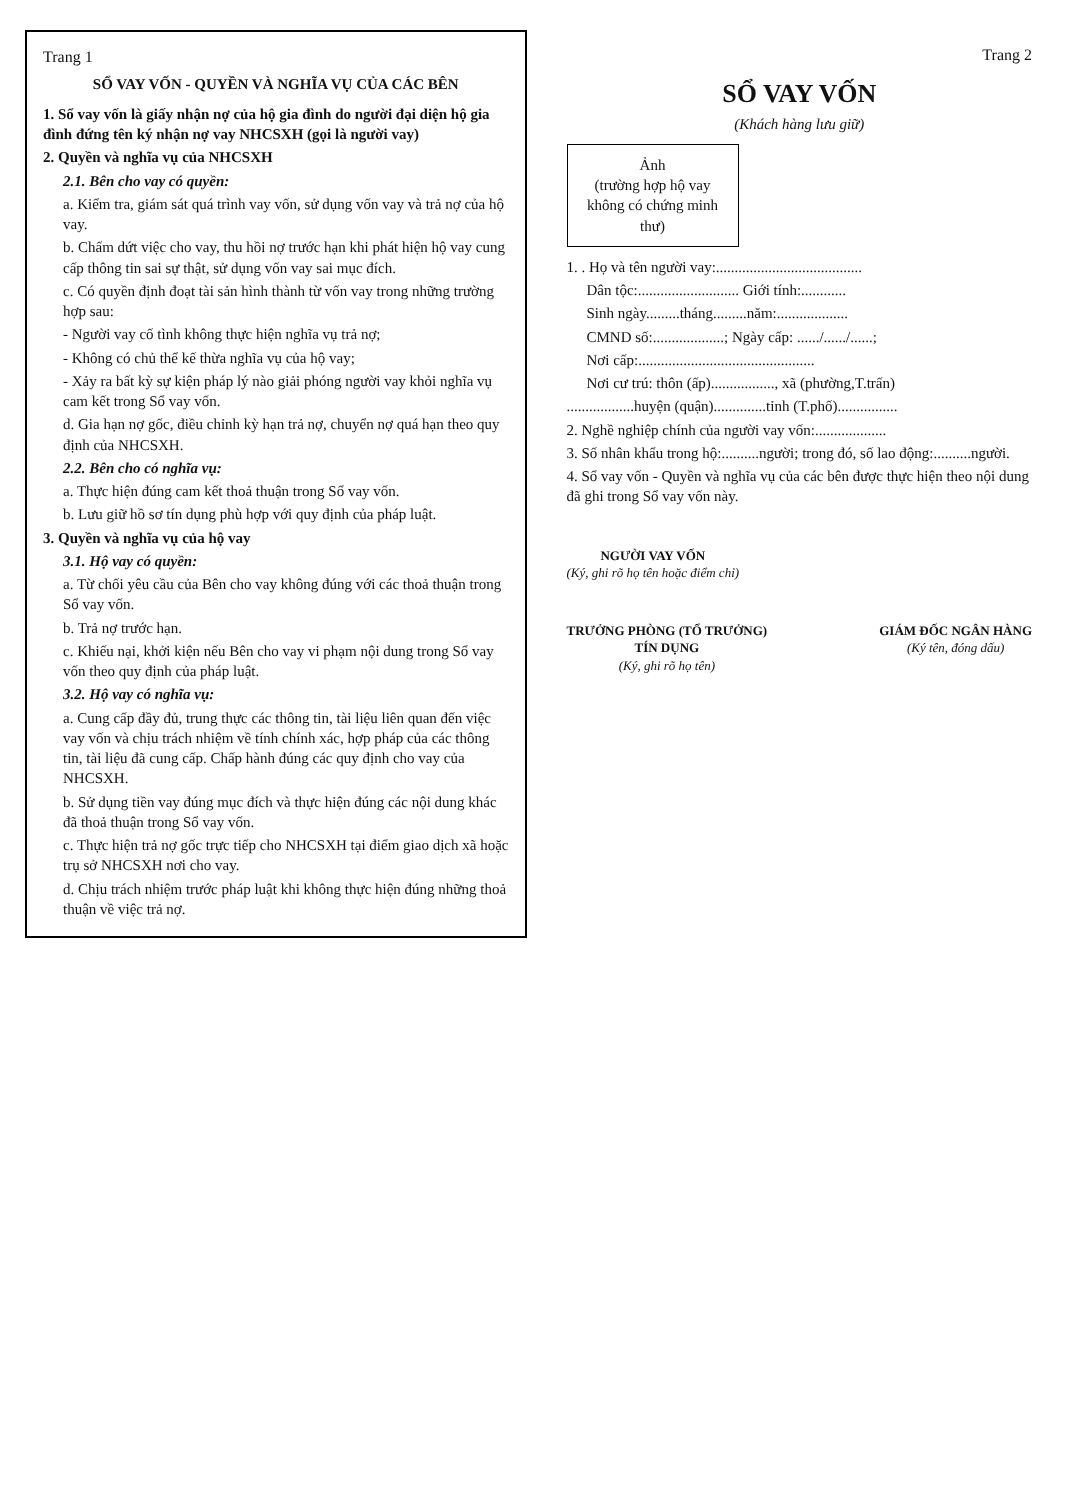Trang 1
SỔ VAY VỐN - QUYỀN VÀ NGHĨA VỤ CỦA CÁC BÊN
1. Sổ vay vốn là giấy nhận nợ của hộ gia đình do người đại diện hộ gia đình đứng tên ký nhận nợ vay NHCSXH (gọi là người vay)
2. Quyền và nghĩa vụ của NHCSXH
2.1. Bên cho vay có quyền:
a. Kiểm tra, giám sát quá trình vay vốn, sử dụng vốn vay và trả nợ của hộ vay.
b. Chấm dứt việc cho vay, thu hồi nợ trước hạn khi phát hiện hộ vay cung cấp thông tin sai sự thật, sử dụng vốn vay sai mục đích.
c. Có quyền định đoạt tài sản hình thành từ vốn vay trong những trường hợp sau:
- Người vay cố tình không thực hiện nghĩa vụ trả nợ;
- Không có chủ thể kế thừa nghĩa vụ của hộ vay;
- Xảy ra bất kỳ sự kiện pháp lý nào giải phóng người vay khỏi nghĩa vụ cam kết trong Sổ vay vốn.
d. Gia hạn nợ gốc, điều chỉnh kỳ hạn trả nợ, chuyển nợ quá hạn theo quy định của NHCSXH.
2.2. Bên cho có nghĩa vụ:
a. Thực hiện đúng cam kết thoả thuận trong Sổ vay vốn.
b. Lưu giữ hồ sơ tín dụng phù hợp với quy định của pháp luật.
3. Quyền và nghĩa vụ của hộ vay
3.1. Hộ vay có quyền:
a. Từ chối yêu cầu của Bên cho vay không đúng với các thoả thuận trong Sổ vay vốn.
b. Trả nợ trước hạn.
c. Khiếu nại, khởi kiện nếu Bên cho vay vi phạm nội dung trong Sổ vay vốn theo quy định của pháp luật.
3.2. Hộ vay có nghĩa vụ:
a. Cung cấp đầy đủ, trung thực các thông tin, tài liệu liên quan đến việc vay vốn và chịu trách nhiệm về tính chính xác, hợp pháp của các thông tin, tài liệu đã cung cấp. Chấp hành đúng các quy định cho vay của NHCSXH.
b. Sử dụng tiền vay đúng mục đích và thực hiện đúng các nội dung khác đã thoả thuận trong Sổ vay vốn.
c. Thực hiện trả nợ gốc trực tiếp cho NHCSXH tại điểm giao dịch xã hoặc trụ sở NHCSXH nơi cho vay.
d. Chịu trách nhiệm trước pháp luật khi không thực hiện đúng những thoả thuận về việc trả nợ.
Trang 2
SỔ VAY VỐN
(Khách hàng lưu giữ)
Ảnh
(trường hợp hộ vay không có chứng minh thư)
1. . Họ và tên người vay:.......................................
Dân tộc:........................... Giới tính:............
Sinh ngày.........tháng.........năm:...................
CMND số:...................; Ngày cấp: ....../....../......;
Nơi cấp:...............................................
Nơi cư trú: thôn (ấp)................., xã (phường,T.trấn)
..................huyện (quận)..............tỉnh (T.phố)................
2. Nghề nghiệp chính của người vay vốn:...................
3. Số nhân khẩu trong hộ:..........người; trong đó, số lao động:..........người.
4. Sổ vay vốn - Quyền và nghĩa vụ của các bên được thực hiện theo nội dung đã ghi trong Sổ vay vốn này.
NGƯỜI VAY VỐN
(Ký, ghi rõ họ tên hoặc điểm chỉ)
TRƯỞNG PHÒNG (TỔ TRƯỞNG)
TÍN DỤNG
(Ký, ghi rõ họ tên)
GIÁM ĐỐC NGÂN HÀNG
(Ký tên, đóng dấu)